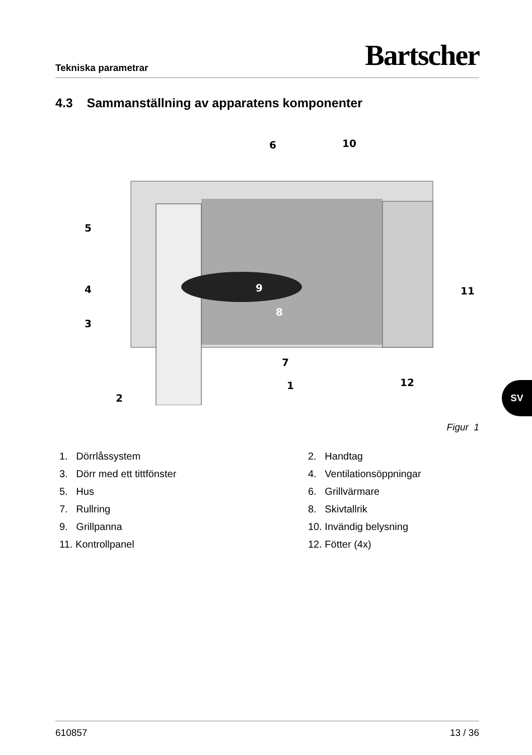Tekniska parametrar Bartscher
4.3 Sammanställning av apparatens komponenter
6
10
5
4
3
2
7
1
12
11
9
8
Figur 1
1. Dörrlåssystem
2. Handtag
3. Dörr med ett tittfönster
4. Ventilationsöppningar
5. Hus
6. Grillvärmare
7. Rullring
8. Skivtallrik
9. Grillpanna
10. Invändig belysning
11. Kontrollpanel
12. Fötter (4x)
SV
610857 13 / 36